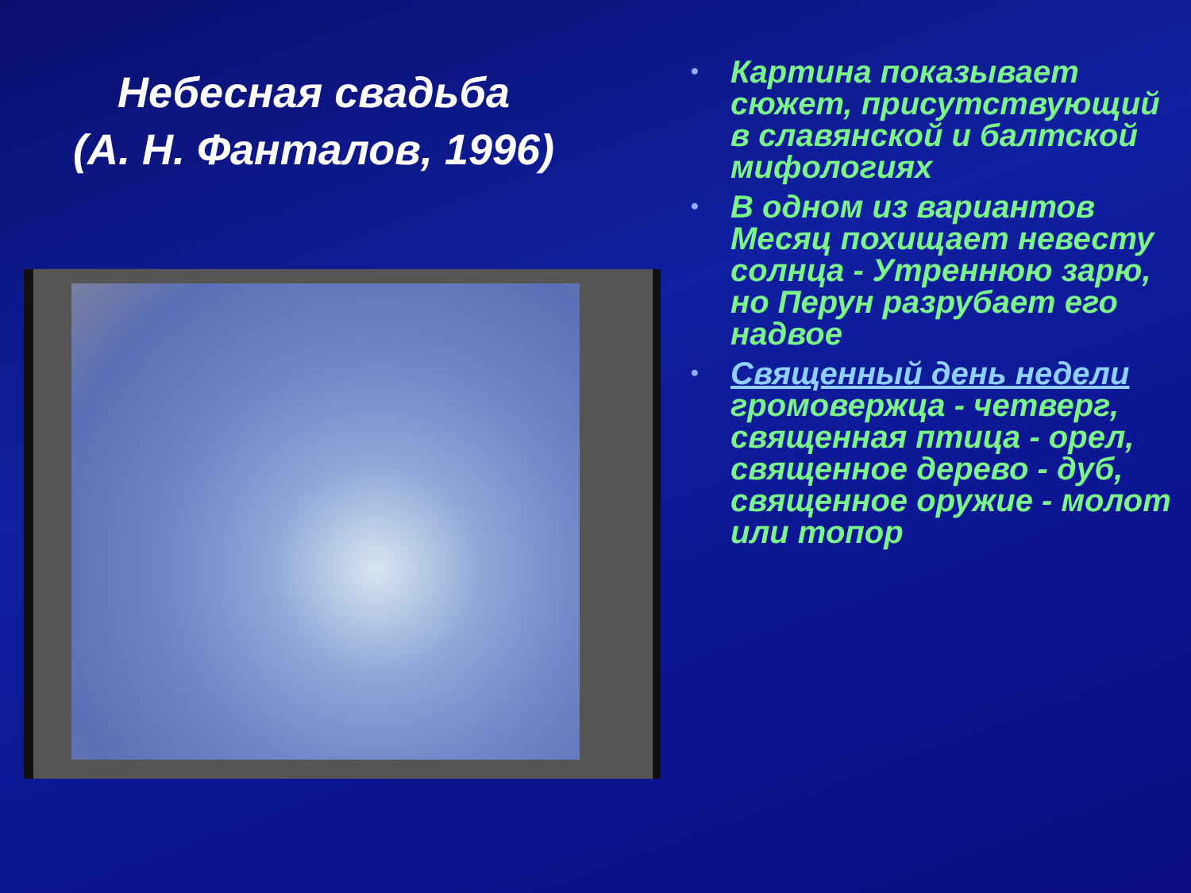Небесная свадьба
(А. Н. Фанталов, 1996)
• Картина показывает сюжет, присутствующий в славянской и балтской мифологиях
• В одном из вариантов Месяц похищает невесту солнца - Утреннюю зарю, но Перун разрубает его надвое
• Священный день недели громовержца - четверг, священная птица - орел, священное дерево - дуб, священное оружие - молот или топор